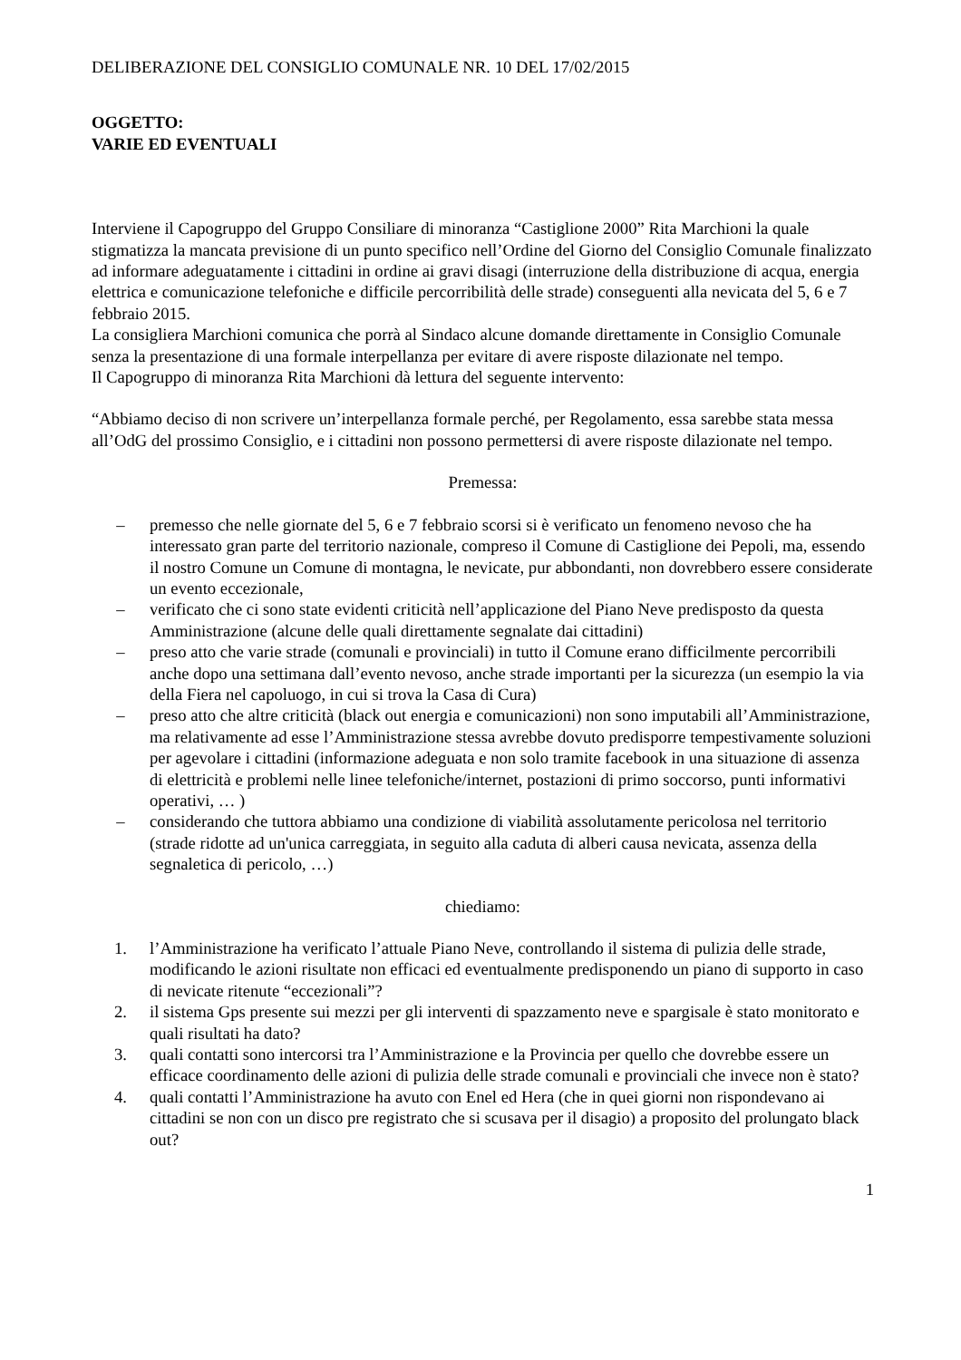DELIBERAZIONE DEL CONSIGLIO COMUNALE NR. 10 DEL 17/02/2015
OGGETTO:
VARIE ED EVENTUALI
Interviene il Capogruppo del Gruppo Consiliare di minoranza “Castiglione 2000” Rita Marchioni la quale stigmatizza la mancata previsione di un punto specifico nell’Ordine del Giorno del Consiglio Comunale finalizzato ad informare adeguatamente i cittadini in ordine ai gravi disagi (interruzione della distribuzione di acqua, energia elettrica e comunicazione telefoniche e difficile percorribilità delle strade) conseguenti alla nevicata del 5, 6 e 7 febbraio 2015.
La consigliera Marchioni comunica che porrà al Sindaco alcune domande direttamente in Consiglio Comunale senza la presentazione di una formale interpellanza per evitare di avere risposte dilazionate nel tempo.
Il Capogruppo di minoranza Rita Marchioni dà lettura del seguente intervento:
“Abbiamo deciso di non scrivere un’interpellanza formale perché, per Regolamento, essa sarebbe stata messa all’OdG del prossimo Consiglio, e i cittadini non possono permettersi di avere risposte dilazionate nel tempo.
Premessa:
– premesso che nelle giornate del 5, 6 e 7 febbraio scorsi si è verificato un fenomeno nevoso che ha interessato gran parte del territorio nazionale, compreso il Comune di Castiglione dei Pepoli, ma, essendo il nostro Comune un Comune di montagna, le nevicate, pur abbondanti, non dovrebbero essere considerate un evento eccezionale,
– verificato che ci sono state evidenti criticità nell’applicazione del Piano Neve predisposto da questa Amministrazione (alcune delle quali direttamente segnalate dai cittadini)
– preso atto che varie strade (comunali e provinciali) in tutto il Comune erano difficilmente percorribili anche dopo una settimana dall’evento nevoso, anche strade importanti per la sicurezza (un esempio la via della Fiera nel capoluogo, in cui si trova la Casa di Cura)
– preso atto che altre criticità (black out energia e comunicazioni) non sono imputabili all’Amministrazione, ma relativamente ad esse l’Amministrazione stessa avrebbe dovuto predisporre tempestivamente soluzioni per agevolare i cittadini (informazione adeguata e non solo tramite facebook in una situazione di assenza di elettricità e problemi nelle linee telefoniche/internet, postazioni di primo soccorso, punti informativi operativi, … )
– considerando che tuttora abbiamo una condizione di viabilità assolutamente pericolosa nel territorio (strade ridotte ad un'unica carreggiata, in seguito alla caduta di alberi causa nevicata, assenza della segnaletica di pericolo, …)
chiediamo:
1. l’Amministrazione ha verificato l’attuale Piano Neve, controllando il sistema di pulizia delle strade, modificando le azioni risultate non efficaci ed eventualmente predisponendo un piano di supporto in caso di nevicate ritenute “eccezionali”?
2. il sistema Gps presente sui mezzi per gli interventi di spazzamento neve e spargisale è stato monitorato e quali risultati ha dato?
3. quali contatti sono intercorsi tra l’Amministrazione e la Provincia per quello che dovrebbe essere un efficace coordinamento delle azioni di pulizia delle strade comunali e provinciali che invece non è stato?
4. quali contatti l’Amministrazione ha avuto con Enel ed Hera (che in quei giorni non rispondevano ai cittadini se non con un disco pre registrato che si scusava per il disagio) a proposito del prolungato black out?
1